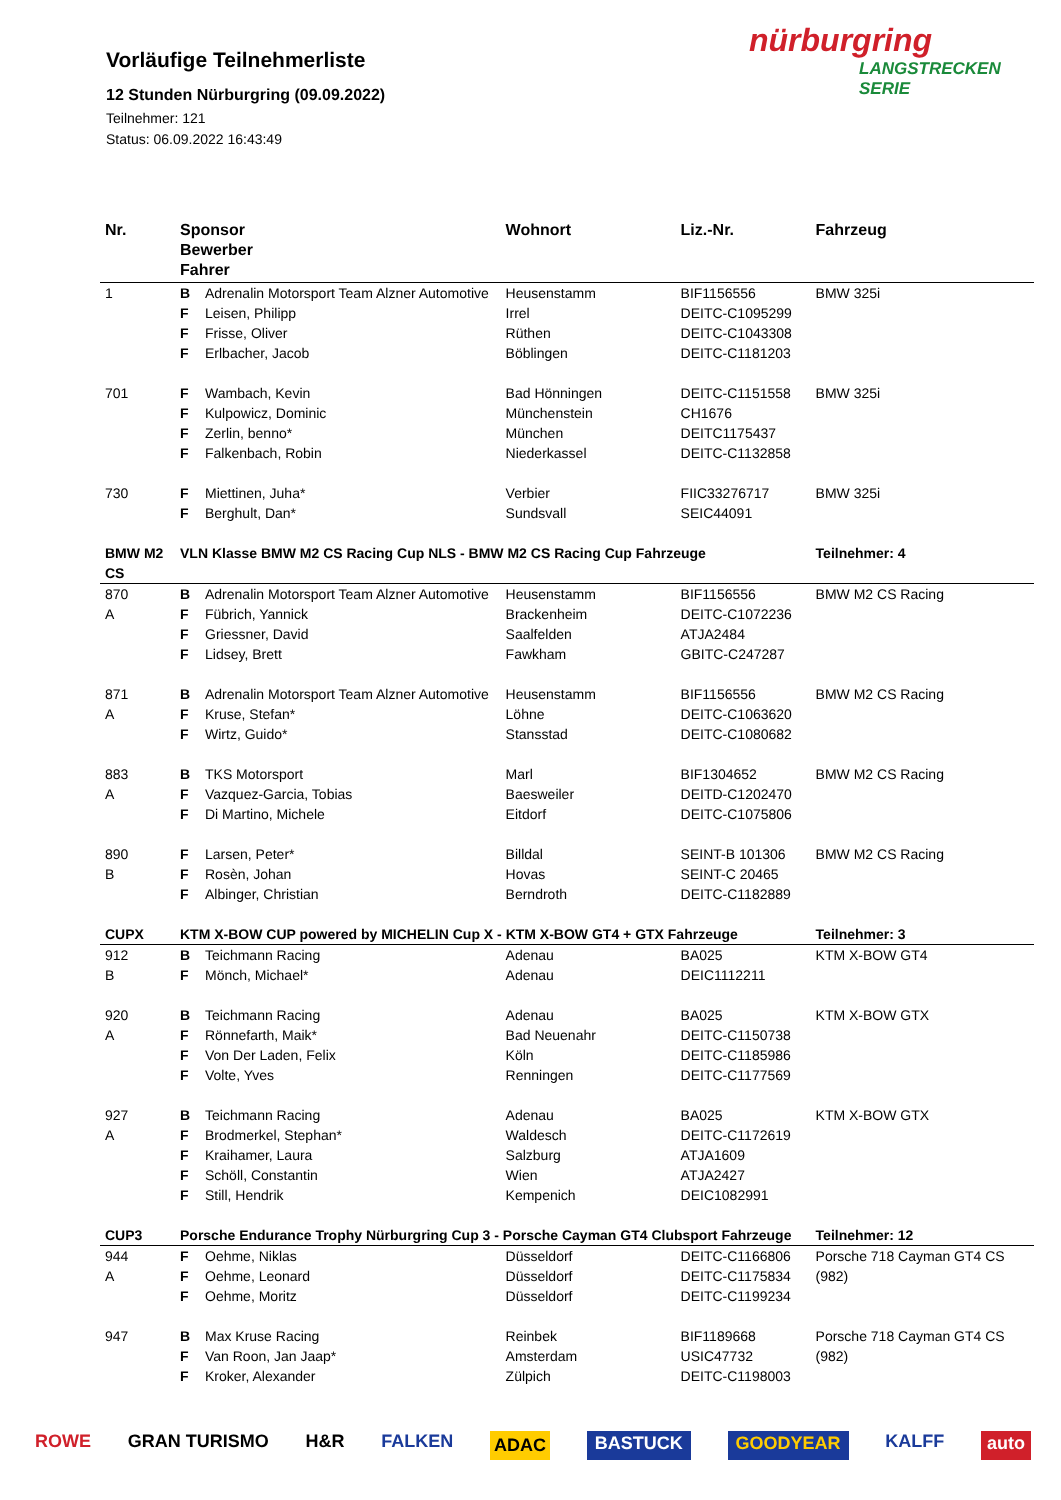Vorläufige Teilnehmerliste
12 Stunden Nürburgring (09.09.2022)
Teilnehmer: 121
Status: 06.09.2022 16:43:49
nürburgring
LANGSTRECKEN SERIE
| Nr. | Sponsor Bewerber Fahrer | | Wohnort | Liz.-Nr. | Fahrzeug |
| --- | --- | --- | --- | --- | --- |
| 1 | B | Adrenalin Motorsport Team Alzner Automotive | Heusenstamm | BIF1156556 | BMW 325i |
| | F | Leisen, Philipp | Irrel | DEITC-C1095299 | |
| | F | Frisse, Oliver | Rüthen | DEITC-C1043308 | |
| | F | Erlbacher, Jacob | Böblingen | DEITC-C1181203 | |
| 701 | F | Wambach, Kevin | Bad Hönningen | DEITC-C1151558 | BMW 325i |
| | F | Kulpowicz, Dominic | Münchenstein | CH1676 | |
| | F | Zerlin, benno* | München | DEITC1175437 | |
| | F | Falkenbach, Robin | Niederkassel | DEITC-C1132858 | |
| 730 | F | Miettinen, Juha* | Verbier | FIIC33276717 | BMW 325i |
| | F | Berghult, Dan* | Sundsvall | SEIC44091 | |
| BMW M2 CS | VLN Klasse BMW M2 CS Racing Cup NLS - BMW M2 CS Racing Cup Fahrzeuge | | | | Teilnehmer: 4 |
| 870 | B | Adrenalin Motorsport Team Alzner Automotive | Heusenstamm | BIF1156556 | BMW M2 CS Racing |
| A | F | Fübrich, Yannick | Brackenheim | DEITC-C1072236 | |
| | F | Griessner, David | Saalfelden | ATJA2484 | |
| | F | Lidsey, Brett | Fawkham | GBITC-C247287 | |
| 871 | B | Adrenalin Motorsport Team Alzner Automotive | Heusenstamm | BIF1156556 | BMW M2 CS Racing |
| A | F | Kruse, Stefan* | Löhne | DEITC-C1063620 | |
| | F | Wirtz, Guido* | Stansstad | DEITC-C1080682 | |
| 883 | B | TKS Motorsport | Marl | BIF1304652 | BMW M2 CS Racing |
| A | F | Vazquez-Garcia, Tobias | Baesweiler | DEITD-C1202470 | |
| | F | Di Martino, Michele | Eitdorf | DEITC-C1075806 | |
| 890 | F | Larsen, Peter* | Billdal | SEINT-B 101306 | BMW M2 CS Racing |
| B | F | Rosèn, Johan | Hovas | SEINT-C 20465 | |
| | F | Albinger, Christian | Berndroth | DEITC-C1182889 | |
| CUPX | KTM X-BOW CUP powered by MICHELIN Cup X - KTM X-BOW GT4 + GTX Fahrzeuge | | | | Teilnehmer: 3 |
| 912 | B | Teichmann Racing | Adenau | BA025 | KTM X-BOW GT4 |
| B | F | Mönch, Michael* | Adenau | DEIC1112211 | |
| 920 | B | Teichmann Racing | Adenau | BA025 | KTM X-BOW GTX |
| A | F | Rönnefarth, Maik* | Bad Neuenahr | DEITC-C1150738 | |
| | F | Von Der Laden, Felix | Köln | DEITC-C1185986 | |
| | F | Volte, Yves | Renningen | DEITC-C1177569 | |
| 927 | B | Teichmann Racing | Adenau | BA025 | KTM X-BOW GTX |
| A | F | Brodmerkel, Stephan* | Waldesch | DEITC-C1172619 | |
| | F | Kraihamer, Laura | Salzburg | ATJA1609 | |
| | F | Schöll, Constantin | Wien | ATJA2427 | |
| | F | Still, Hendrik | Kempenich | DEIC1082991 | |
| CUP3 | Porsche Endurance Trophy Nürburgring Cup 3 - Porsche Cayman GT4 Clubsport Fahrzeuge | | | | Teilnehmer: 12 |
| 944 | F | Oehme, Niklas | Düsseldorf | DEITC-C1166806 | Porsche 718 Cayman GT4 CS (982) |
| A | F | Oehme, Leonard | Düsseldorf | DEITC-C1175834 | |
| | F | Oehme, Moritz | Düsseldorf | DEITC-C1199234 | |
| 947 | B | Max Kruse Racing | Reinbek | BIF1189668 | Porsche 718 Cayman GT4 CS (982) |
| | F | Van Roon, Jan Jaap* | Amsterdam | USIC47732 | |
| | F | Kroker, Alexander | Zülpich | DEITC-C1198003 | |
ROWE GRAN TURISMO H&R FALKEN ADAC BASTUCK GOODYEAR KALFF auto